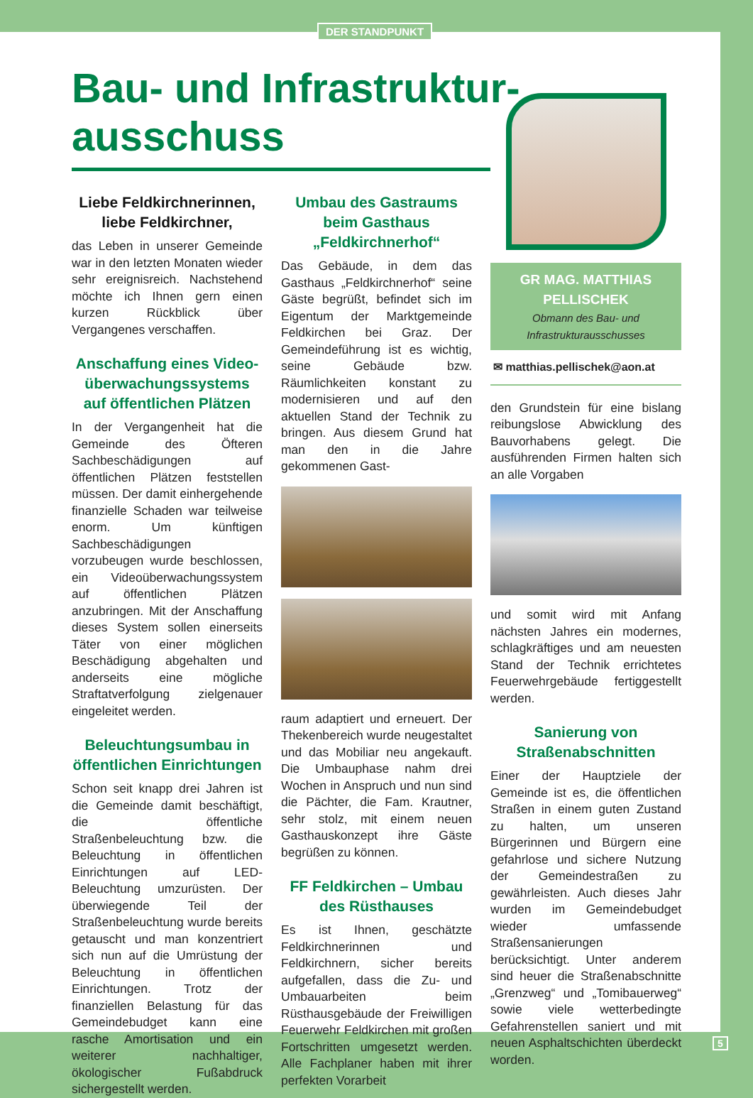DER STANDPUNKT
Bau- und Infrastruktur-
ausschuss
Liebe Feldkirchnerinnen,
liebe Feldkirchner,
das Leben in unserer Gemeinde war in den letzten Monaten wieder sehr ereignisreich. Nachstehend möchte ich Ihnen gern einen kurzen Rückblick über Vergangenes verschaffen.
Anschaffung eines Video-überwachungssystems auf öffentlichen Plätzen
In der Vergangenheit hat die Gemeinde des Öfteren Sachbeschädigungen auf öffentlichen Plätzen feststellen müssen. Der damit einhergehende finanzielle Schaden war teilweise enorm. Um künftigen Sachbeschädigungen vorzubeugen wurde beschlossen, ein Videoüberwachungssystem auf öffentlichen Plätzen anzubringen. Mit der Anschaffung dieses System sollen einerseits Täter von einer möglichen Beschädigung abgehalten und anderseits eine mögliche Straftatverfolgung zielgenauer eingeleitet werden.
Beleuchtungsumbau in öffentlichen Einrichtungen
Schon seit knapp drei Jahren ist die Gemeinde damit beschäftigt, die öffentliche Straßenbeleuchtung bzw. die Beleuchtung in öffentlichen Einrichtungen auf LED-Beleuchtung umzurüsten. Der überwiegende Teil der Straßenbeleuchtung wurde bereits getauscht und man konzentriert sich nun auf die Umrüstung der Beleuchtung in öffentlichen Einrichtungen. Trotz der finanziellen Belastung für das Gemeindebudget kann eine rasche Amortisation und ein weiterer nachhaltiger, ökologischer Fußabdruck sichergestellt werden.
Umbau des Gastraums beim Gasthaus „Feldkirchnerhof“
Das Gebäude, in dem das Gasthaus „Feldkirchnerhof“ seine Gäste begrüßt, befindet sich im Eigentum der Marktgemeinde Feldkirchen bei Graz. Der Gemeindeführung ist es wichtig, seine Gebäude bzw. Räumlichkeiten konstant zu modernisieren und auf den aktuellen Stand der Technik zu bringen. Aus diesem Grund hat man den in die Jahre gekommenen Gast-
raum adaptiert und erneuert. Der Thekenbereich wurde neugestaltet und das Mobiliar neu angekauft. Die Umbauphase nahm drei Wochen in Anspruch und nun sind die Pächter, die Fam. Krautner, sehr stolz, mit einem neuen Gasthauskonzept ihre Gäste begrüßen zu können.
FF Feldkirchen – Umbau des Rüsthauses
Es ist Ihnen, geschätzte Feldkirchnerinnen und Feldkirchnern, sicher bereits aufgefallen, dass die Zu- und Umbauarbeiten beim Rüsthausgebäude der Freiwilligen Feuerwehr Feldkirchen mit großen Fortschritten umgesetzt werden. Alle Fachplaner haben mit ihrer perfekten Vorarbeit
GR MAG. MATTHIAS PELLISCHEK
Obmann des Bau- und Infrastrukturausschusses
✉ matthias.pellischek@aon.at
den Grundstein für eine bislang reibungslose Abwicklung des Bauvorhabens gelegt. Die ausführenden Firmen halten sich an alle Vorgaben
und somit wird mit Anfang nächsten Jahres ein modernes, schlagkräftiges und am neuesten Stand der Technik errichtetes Feuerwehrgebäude fertiggestellt werden.
Sanierung von Straßenabschnitten
Einer der Hauptziele der Gemeinde ist es, die öffentlichen Straßen in einem guten Zustand zu halten, um unseren Bürgerinnen und Bürgern eine gefahrlose und sichere Nutzung der Gemeindestraßen zu gewährleisten. Auch dieses Jahr wurden im Gemeindebudget wieder umfassende Straßensanierungen berücksichtigt. Unter anderem sind heuer die Straßenabschnitte „Grenzweg“ und „Tomibauerweg“ sowie viele wetterbedingte Gefahrenstellen saniert und mit neuen Asphaltschichten überdeckt worden.
5